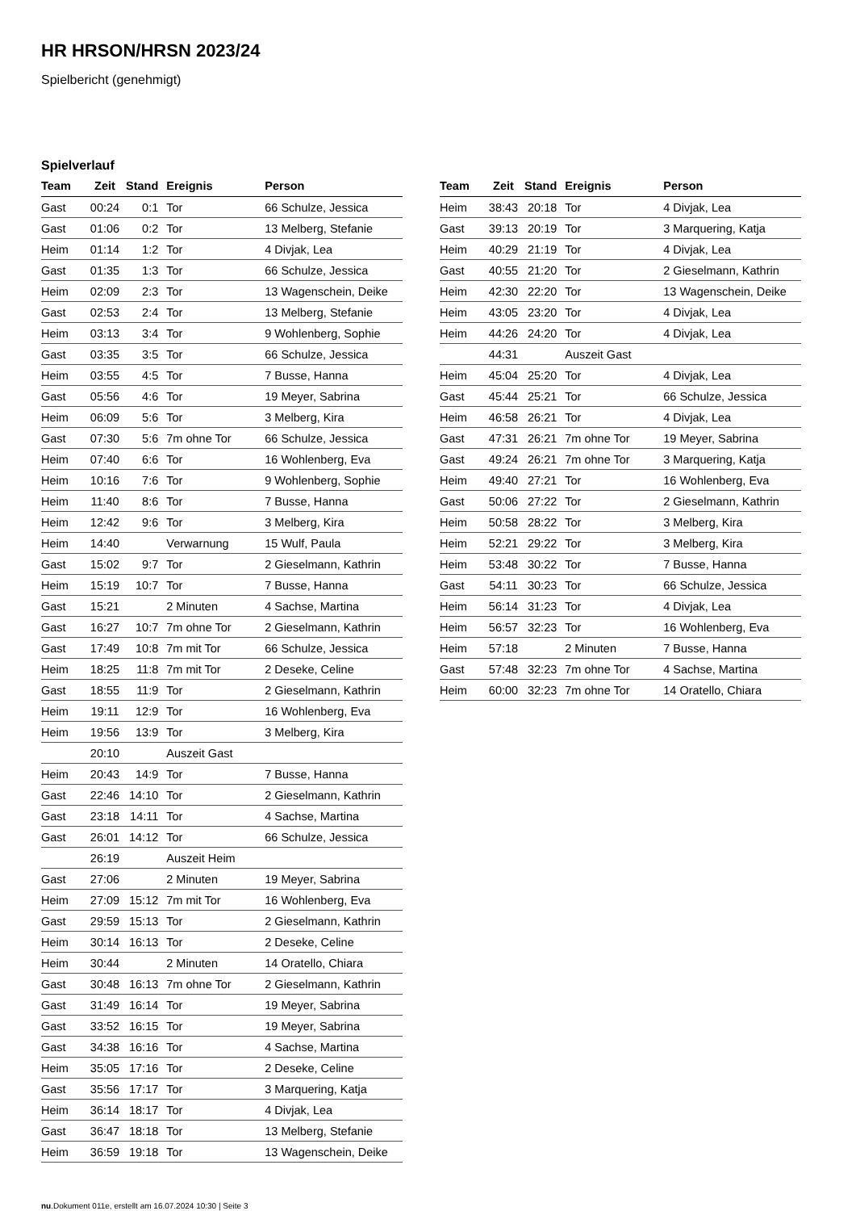HR HRSON/HRSN 2023/24
Spielbericht (genehmigt)
Spielverlauf
| Team | Zeit | Stand | Ereignis | Person |
| --- | --- | --- | --- | --- |
| Gast | 00:24 | 0:1 | Tor | 66 Schulze, Jessica |
| Gast | 01:06 | 0:2 | Tor | 13 Melberg, Stefanie |
| Heim | 01:14 | 1:2 | Tor | 4 Divjak, Lea |
| Gast | 01:35 | 1:3 | Tor | 66 Schulze, Jessica |
| Heim | 02:09 | 2:3 | Tor | 13 Wagenschein, Deike |
| Gast | 02:53 | 2:4 | Tor | 13 Melberg, Stefanie |
| Heim | 03:13 | 3:4 | Tor | 9 Wohlenberg, Sophie |
| Gast | 03:35 | 3:5 | Tor | 66 Schulze, Jessica |
| Heim | 03:55 | 4:5 | Tor | 7 Busse, Hanna |
| Gast | 05:56 | 4:6 | Tor | 19 Meyer, Sabrina |
| Heim | 06:09 | 5:6 | Tor | 3 Melberg, Kira |
| Gast | 07:30 | 5:6 | 7m ohne Tor | 66 Schulze, Jessica |
| Heim | 07:40 | 6:6 | Tor | 16 Wohlenberg, Eva |
| Heim | 10:16 | 7:6 | Tor | 9 Wohlenberg, Sophie |
| Heim | 11:40 | 8:6 | Tor | 7 Busse, Hanna |
| Heim | 12:42 | 9:6 | Tor | 3 Melberg, Kira |
| Heim | 14:40 | | Verwarnung | 15 Wulf, Paula |
| Gast | 15:02 | 9:7 | Tor | 2 Gieselmann, Kathrin |
| Heim | 15:19 | 10:7 | Tor | 7 Busse, Hanna |
| Gast | 15:21 | | 2 Minuten | 4 Sachse, Martina |
| Gast | 16:27 | 10:7 | 7m ohne Tor | 2 Gieselmann, Kathrin |
| Gast | 17:49 | 10:8 | 7m mit Tor | 66 Schulze, Jessica |
| Heim | 18:25 | 11:8 | 7m mit Tor | 2 Deseke, Celine |
| Gast | 18:55 | 11:9 | Tor | 2 Gieselmann, Kathrin |
| Heim | 19:11 | 12:9 | Tor | 16 Wohlenberg, Eva |
| Heim | 19:56 | 13:9 | Tor | 3 Melberg, Kira |
| | 20:10 | | Auszeit Gast | |
| Heim | 20:43 | 14:9 | Tor | 7 Busse, Hanna |
| Gast | 22:46 | 14:10 | Tor | 2 Gieselmann, Kathrin |
| Gast | 23:18 | 14:11 | Tor | 4 Sachse, Martina |
| Gast | 26:01 | 14:12 | Tor | 66 Schulze, Jessica |
| | 26:19 | | Auszeit Heim | |
| Gast | 27:06 | | 2 Minuten | 19 Meyer, Sabrina |
| Heim | 27:09 | 15:12 | 7m mit Tor | 16 Wohlenberg, Eva |
| Gast | 29:59 | 15:13 | Tor | 2 Gieselmann, Kathrin |
| Heim | 30:14 | 16:13 | Tor | 2 Deseke, Celine |
| Heim | 30:44 | | 2 Minuten | 14 Oratello, Chiara |
| Gast | 30:48 | 16:13 | 7m ohne Tor | 2 Gieselmann, Kathrin |
| Gast | 31:49 | 16:14 | Tor | 19 Meyer, Sabrina |
| Gast | 33:52 | 16:15 | Tor | 19 Meyer, Sabrina |
| Gast | 34:38 | 16:16 | Tor | 4 Sachse, Martina |
| Heim | 35:05 | 17:16 | Tor | 2 Deseke, Celine |
| Gast | 35:56 | 17:17 | Tor | 3 Marquering, Katja |
| Heim | 36:14 | 18:17 | Tor | 4 Divjak, Lea |
| Gast | 36:47 | 18:18 | Tor | 13 Melberg, Stefanie |
| Heim | 36:59 | 19:18 | Tor | 13 Wagenschein, Deike |
| Team | Zeit | Stand | Ereignis | Person |
| --- | --- | --- | --- | --- |
| Heim | 38:43 | 20:18 | Tor | 4 Divjak, Lea |
| Gast | 39:13 | 20:19 | Tor | 3 Marquering, Katja |
| Heim | 40:29 | 21:19 | Tor | 4 Divjak, Lea |
| Gast | 40:55 | 21:20 | Tor | 2 Gieselmann, Kathrin |
| Heim | 42:30 | 22:20 | Tor | 13 Wagenschein, Deike |
| Heim | 43:05 | 23:20 | Tor | 4 Divjak, Lea |
| Heim | 44:26 | 24:20 | Tor | 4 Divjak, Lea |
| | 44:31 | | Auszeit Gast | |
| Heim | 45:04 | 25:20 | Tor | 4 Divjak, Lea |
| Gast | 45:44 | 25:21 | Tor | 66 Schulze, Jessica |
| Heim | 46:58 | 26:21 | Tor | 4 Divjak, Lea |
| Gast | 47:31 | 26:21 | 7m ohne Tor | 19 Meyer, Sabrina |
| Gast | 49:24 | 26:21 | 7m ohne Tor | 3 Marquering, Katja |
| Heim | 49:40 | 27:21 | Tor | 16 Wohlenberg, Eva |
| Gast | 50:06 | 27:22 | Tor | 2 Gieselmann, Kathrin |
| Heim | 50:58 | 28:22 | Tor | 3 Melberg, Kira |
| Heim | 52:21 | 29:22 | Tor | 3 Melberg, Kira |
| Heim | 53:48 | 30:22 | Tor | 7 Busse, Hanna |
| Gast | 54:11 | 30:23 | Tor | 66 Schulze, Jessica |
| Heim | 56:14 | 31:23 | Tor | 4 Divjak, Lea |
| Heim | 56:57 | 32:23 | Tor | 16 Wohlenberg, Eva |
| Heim | 57:18 | | 2 Minuten | 7 Busse, Hanna |
| Gast | 57:48 | 32:23 | 7m ohne Tor | 4 Sachse, Martina |
| Heim | 60:00 | 32:23 | 7m ohne Tor | 14 Oratello, Chiara |
nu.Dokument 011e, erstellt am 16.07.2024 10:30 | Seite 3